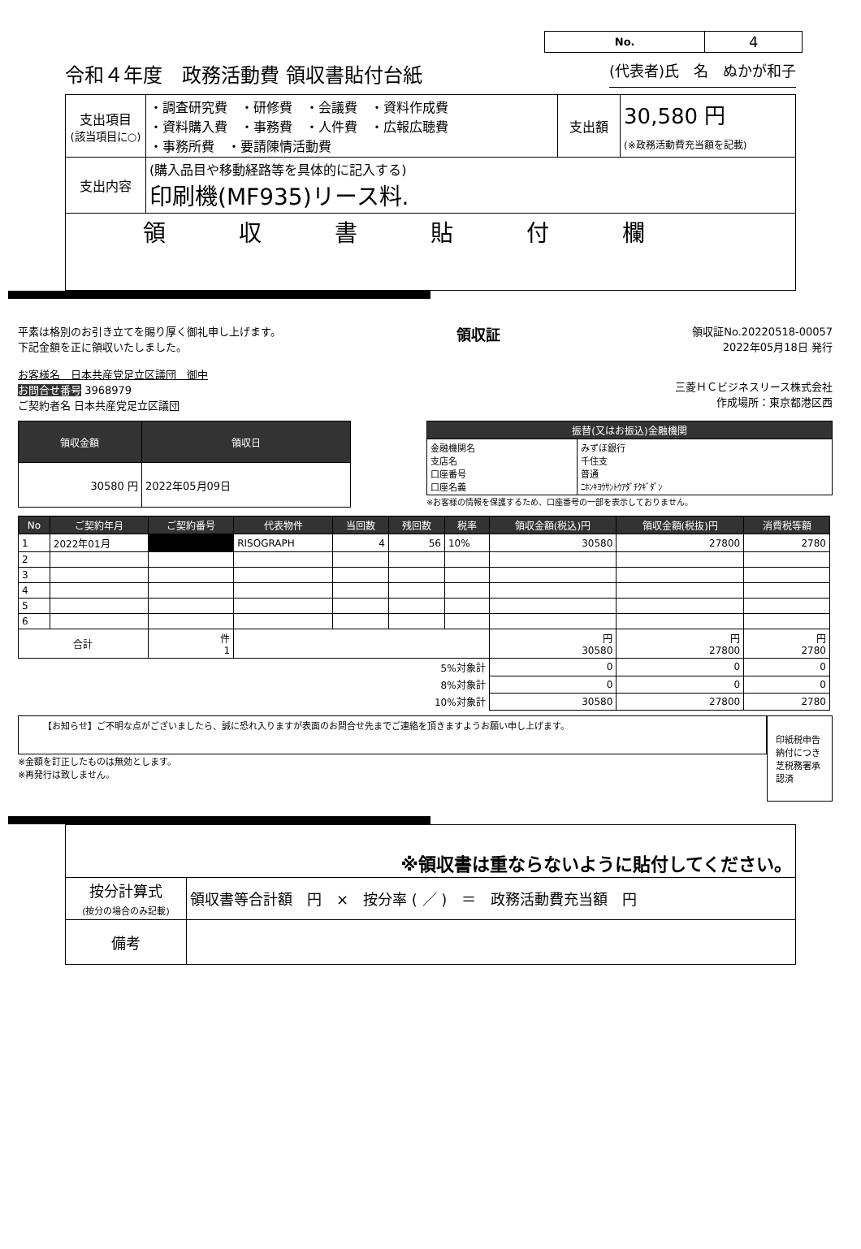| No. | 4 |
令和４年度　政務活動費 領収書貼付台紙 (代表者)氏　名　ぬかが和子
| 支出項目 (該当項目に○) | ・調査研究費 ・研修費 ・会議費 ・資料作成費 ・資料購入費 ・事務費 ・人件費 ・広報広聴費 ・事務所費 ・要請陳情活動費 | 支出額 | 30,580 円 (※政務活動費充当額を記載) |
| 支出内容 | (購入品目や移動経路等を具体的に記入する) 印刷機(MF935)リース料. | | |
| 領収書貼付欄 | | | |
平素は格別のお引き立てを賜り厚く御礼申し上げます。
下記金額を正に領収いたしました。
お客様名　日本共産党足立区議団　御中
お問合せ番号 3968979
ご契約者名 日本共産党足立区議団
領収証
領収証No.20220518-00057
2022年05月18日 発行
三菱ＨＣビジネスリース株式会社
作成場所：東京都港区西
| 領収金額 | 領収日 |
| --- | --- |
| 30580 円 | 2022年05月09日 |
| 振替(又はお振込)金融機関 | |
| --- | --- |
| 金融機関名 支店名 口座番号 口座名義 | みずほ銀行 千住支 普通 ﾆﾎﾝｷﾖｳｻﾝﾄｳｱﾀﾞﾁｸｷﾞﾀﾞﾝ |
※お客様の情報を保護するため、口座番号の一部を表示しておりません。
| No | ご契約年月 | ご契約番号 | 代表物件 | 当回数 | 残回数 | 税率 | 領収金額(税込)円 | 領収金額(税抜)円 | 消費税等額 |
| --- | --- | --- | --- | --- | --- | --- | --- | --- | --- |
| 1 | 2022年01月 | | RISOGRAPH | 4 | 56 | 10% | 30580 | 27800 | 2780 |
| 2 | | | | | | | | | |
| 3 | | | | | | | | | |
| 4 | | | | | | | | | |
| 5 | | | | | | | | | |
| 6 | | | | | | | | | |
| 合計 | | 件 1 | | | | | 円 30580 | 円 27800 | 円 2780 |
| 5%対象計 | | | | | | | 0 | 0 | 0 |
| 8%対象計 | | | | | | | 0 | 0 | 0 |
| 10%対象計 | | | | | | | 30580 | 27800 | 2780 |
【お知らせ】ご不明な点がございましたら、誠に恐れ入りますが表面のお問合せ先までご連絡を頂きますようお願い申し上げます。
※金額を訂正したものは無効とします。
※再発行は致しません。
印紙税申告納付につき芝税務署承認済
| ※領収書は重ならないように貼付してください。 | |
| 按分計算式 (按分の場合のみ記載) | 領収書等合計額 円 × 按分率 ( ／ ) ＝ 政務活動費充当額 円 |
| 備考 | |